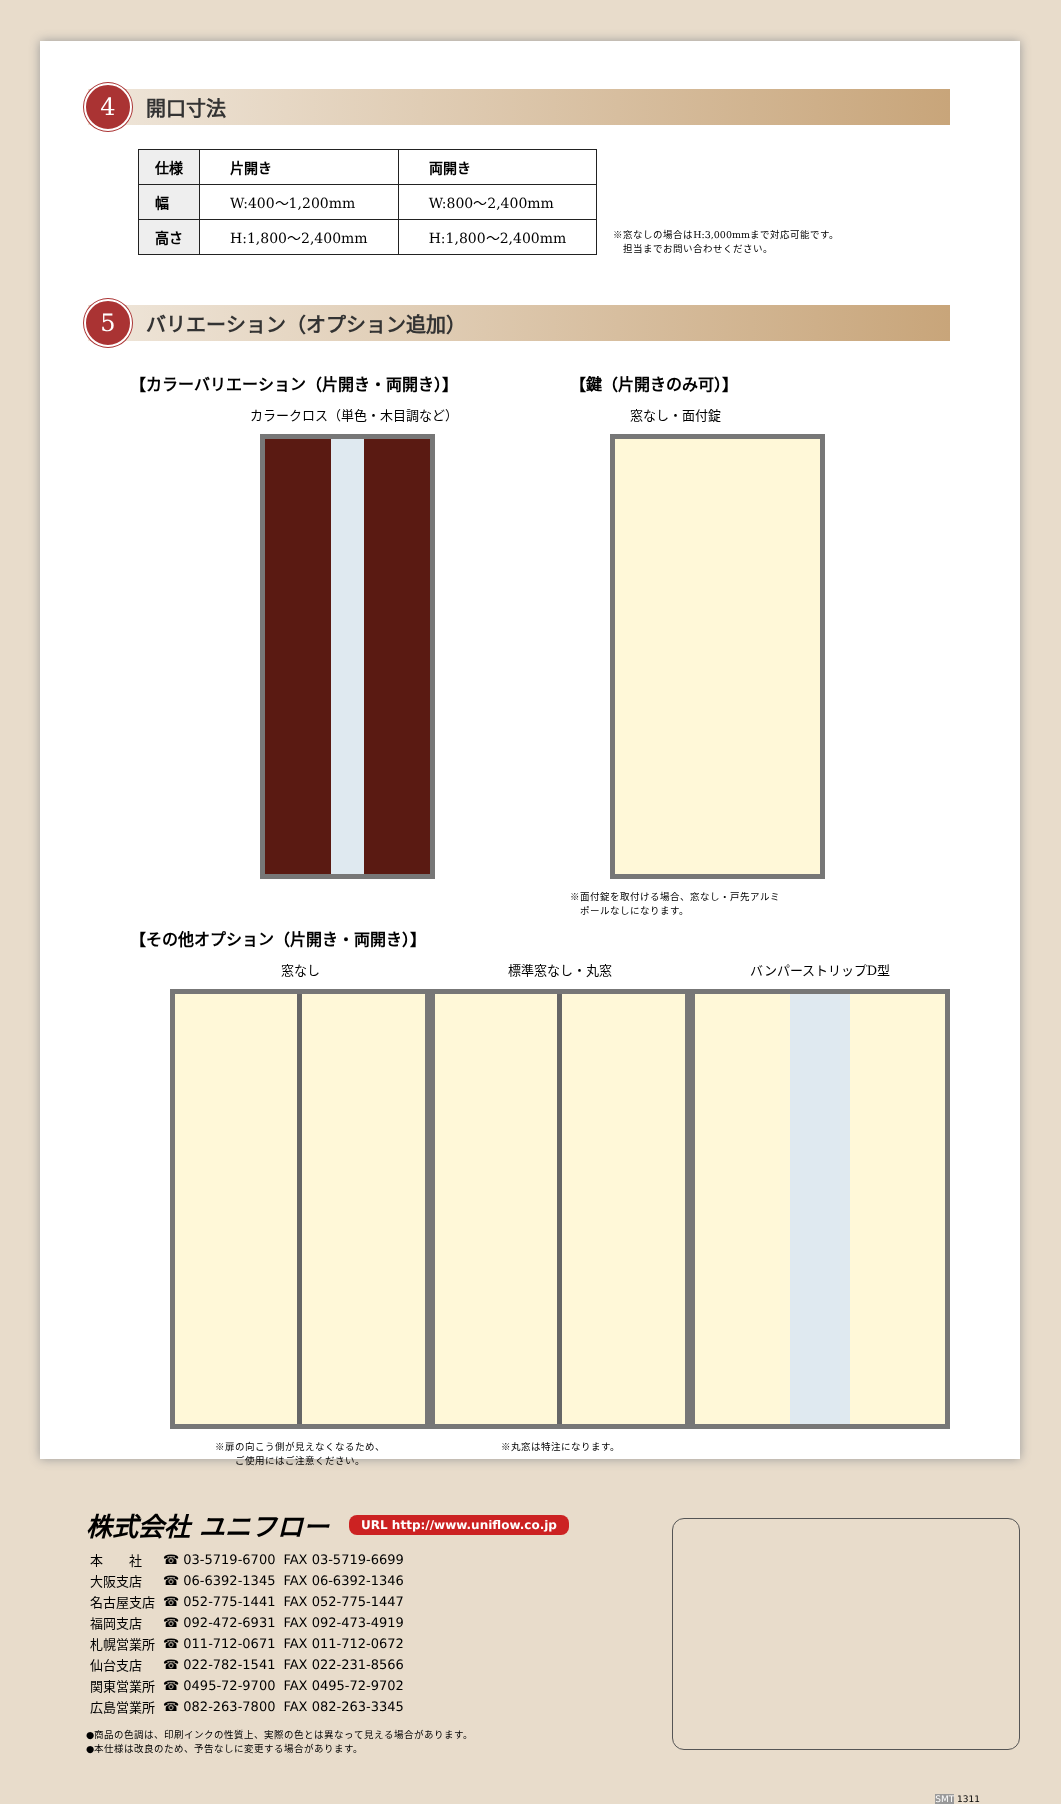4
開口寸法
| 仕様 | 片開き | 両開き |
| --- | --- | --- |
| 幅 | W:400～1,200mm | W:800～2,400mm |
| 高さ | H:1,800～2,400mm | H:1,800～2,400mm |
※窓なしの場合はH:3,000mmまで対応可能です。
　担当までお問い合わせください。
5
バリエーション（オプション追加）
【カラーバリエーション（片開き・両開き）】
カラークロス（単色・木目調など）
【鍵（片開きのみ可）】
窓なし・面付錠
※面付錠を取付ける場合、窓なし・戸先アルミ
　ポールなしになります。
【その他オプション（片開き・両開き）】
窓なし
※扉の向こう側が見えなくなるため、
ご使用にはご注意ください。
標準窓なし・丸窓
※丸窓は特注になります。
バンパーストリップD型
株式会社 ユニフロー URL http://www.uniflow.co.jp
| 本 社 | ☎ 03-5719-6700 | FAX 03-5719-6699 |
| 大阪支店 | ☎ 06-6392-1345 | FAX 06-6392-1346 |
| 名古屋支店 | ☎ 052-775-1441 | FAX 052-775-1447 |
| 福岡支店 | ☎ 092-472-6931 | FAX 092-473-4919 |
| 札幌営業所 | ☎ 011-712-0671 | FAX 011-712-0672 |
| 仙台支店 | ☎ 022-782-1541 | FAX 022-231-8566 |
| 関東営業所 | ☎ 0495-72-9700 | FAX 0495-72-9702 |
| 広島営業所 | ☎ 082-263-7800 | FAX 082-263-3345 |
●商品の色調は、印刷インクの性質上、実際の色とは異なって見える場合があります。
●本仕様は改良のため、予告なしに変更する場合があります。
SMT 1311